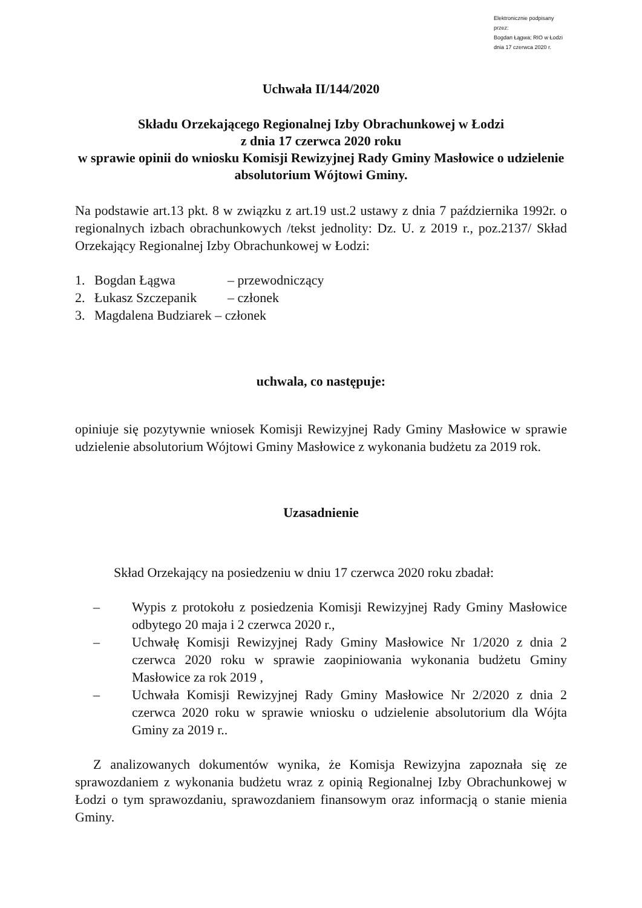Elektronicznie podpisany przez:
Bogdan Łągwa; RIO w Łodzi
dnia 17 czerwca 2020 r.
Uchwała II/144/2020
Składu Orzekającego Regionalnej Izby Obrachunkowej w Łodzi
z dnia 17 czerwca 2020 roku
w sprawie opinii do wniosku Komisji Rewizyjnej Rady Gminy Masłowice o udzielenie absolutorium Wójtowi Gminy.
Na podstawie art.13 pkt. 8 w związku z art.19 ust.2 ustawy z dnia 7 października 1992r. o regionalnych izbach obrachunkowych /tekst jednolity: Dz. U. z 2019 r., poz.2137/ Skład Orzekający Regionalnej Izby Obrachunkowej w Łodzi:
1. Bogdan Łągwa – przewodniczący
2. Łukasz Szczepanik – członek
3. Magdalena Budziarek – członek
uchwala, co następuje:
opiniuje się pozytywnie wniosek Komisji Rewizyjnej Rady Gminy Masłowice w sprawie udzielenie absolutorium Wójtowi Gminy Masłowice z wykonania budżetu za 2019 rok.
Uzasadnienie
Skład Orzekający na posiedzeniu w dniu 17 czerwca 2020 roku zbadał:
– Wypis z protokołu z posiedzenia Komisji Rewizyjnej Rady Gminy Masłowice odbytego 20 maja i 2 czerwca 2020 r.,
– Uchwałę Komisji Rewizyjnej Rady Gminy Masłowice Nr 1/2020 z dnia 2 czerwca 2020 roku w sprawie zaopiniowania wykonania budżetu Gminy Masłowice za rok 2019 ,
– Uchwała Komisji Rewizyjnej Rady Gminy Masłowice Nr 2/2020 z dnia 2 czerwca 2020 roku w sprawie wniosku o udzielenie absolutorium dla Wójta Gminy za 2019 r..
Z analizowanych dokumentów wynika, że Komisja Rewizyjna zapoznała się ze sprawozdaniem z wykonania budżetu wraz z opinią Regionalnej Izby Obrachunkowej w Łodzi o tym sprawozdaniu, sprawozdaniem finansowym oraz informacją o stanie mienia Gminy.